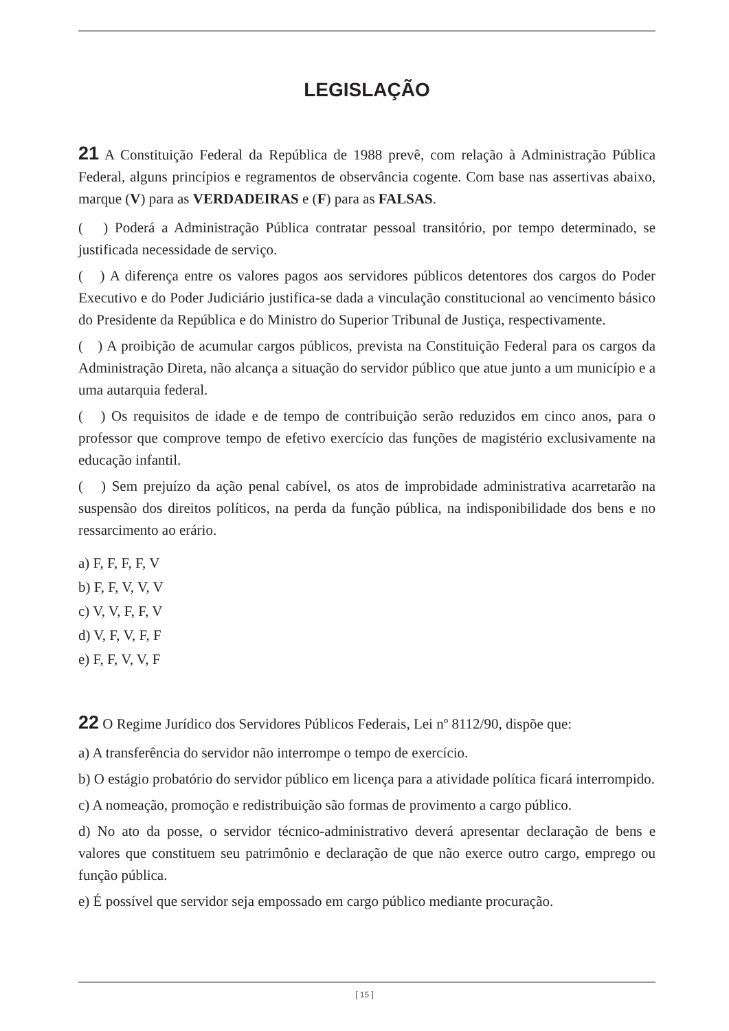LEGISLAÇÃO
21 A Constituição Federal da República de 1988 prevê, com relação à Administração Pública Federal, alguns princípios e regramentos de observância cogente. Com base nas assertivas abaixo, marque (V) para as VERDADEIRAS e (F) para as FALSAS.
( ) Poderá a Administração Pública contratar pessoal transitório, por tempo determinado, se justificada necessidade de serviço.
( ) A diferença entre os valores pagos aos servidores públicos detentores dos cargos do Poder Executivo e do Poder Judiciário justifica-se dada a vinculação constitucional ao vencimento básico do Presidente da República e do Ministro do Superior Tribunal de Justiça, respectivamente.
( ) A proibição de acumular cargos públicos, prevista na Constituição Federal para os cargos da Administração Direta, não alcança a situação do servidor público que atue junto a um município e a uma autarquia federal.
( ) Os requisitos de idade e de tempo de contribuição serão reduzidos em cinco anos, para o professor que comprove tempo de efetivo exercício das funções de magistério exclusivamente na educação infantil.
( ) Sem prejuízo da ação penal cabível, os atos de improbidade administrativa acarretarão na suspensão dos direitos políticos, na perda da função pública, na indisponibilidade dos bens e no ressarcimento ao erário.
a) F, F, F, F, V
b) F, F, V, V, V
c) V, V, F, F, V
d) V, F, V, F, F
e) F, F, V, V, F
22 O Regime Jurídico dos Servidores Públicos Federais, Lei nº 8112/90, dispõe que:
a) A transferência do servidor não interrompe o tempo de exercício.
b) O estágio probatório do servidor público em licença para a atividade política ficará interrompido.
c) A nomeação, promoção e redistribuição são formas de provimento a cargo público.
d) No ato da posse, o servidor técnico-administrativo deverá apresentar declaração de bens e valores que constituem seu patrimônio e declaração de que não exerce outro cargo, emprego ou função pública.
e) É possível que servidor seja empossado em cargo público mediante procuração.
[ 15 ]